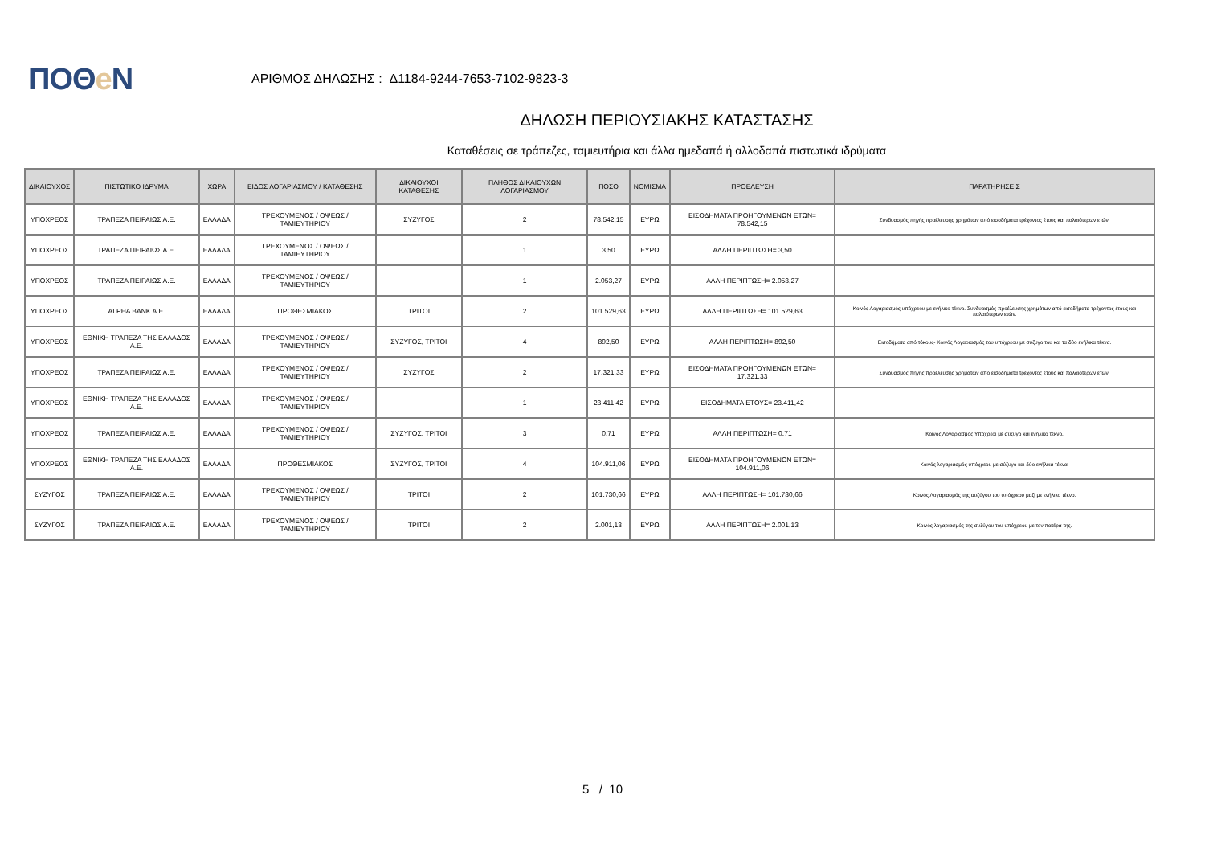ΠΟΘe Ν
ΑΡΙΘΜΟΣ ΔΗΛΩΣΗΣ : Δ1184-9244-7653-7102-9823-3
ΔΗΛΩΣΗ ΠΕΡΙΟΥΣΙΑΚΗΣ ΚΑΤΑΣΤΑΣΗΣ
Καταθέσεις σε τράπεζες, ταμιευτήρια και άλλα ημεδαπά ή αλλοδαπά πιστωτικά ιδρύματα
| ΔΙΚΑΙΟΥΧΟΣ | ΠΙΣΤΩΤΙΚΟ ΙΔΡΥΜΑ | ΧΩΡΑ | ΕΙΔΟΣ ΛΟΓΑΡΙΑΣΜΟΥ / ΚΑΤΑΘΕΣΗΣ | ΔΙΚΑΙΟΥΧΟΙ ΚΑΤΑΘΕΣΗΣ | ΠΛΗΘΟΣ ΔΙΚΑΙΟΥΧΩΝ ΛΟΓΑΡΙΑΣΜΟΥ | ΠΟΣΟ | ΝΟΜΙΣΜΑ | ΠΡΟΕΛΕΥΣΗ | ΠΑΡΑΤΗΡΗΣΕΙΣ |
| --- | --- | --- | --- | --- | --- | --- | --- | --- | --- |
| ΥΠΟΧΡΕΟΣ | ΤΡΑΠΕΖΑ ΠΕΙΡΑΙΩΣ Α.Ε. | ΕΛΛΑΔΑ | ΤΡΕΧΟΥΜΕΝΟΣ / ΟΨΕΩΣ / ΤΑΜΙΕΥΤΗΡΙΟΥ | ΣΥΖΥΓΟΣ | 2 | 78.542,15 | ΕΥΡΩ | ΕΙΣΟΔΗΜΑΤΑ ΠΡΟΗΓΟΥΜΕΝΩΝ ΕΤΩΝ= 78.542,15 | Συνδυασμός πηγής προέλευσης χρημάτων από εισοδήματα τρέχοντος έτους και παλαιότερων ετών. |
| ΥΠΟΧΡΕΟΣ | ΤΡΑΠΕΖΑ ΠΕΙΡΑΙΩΣ Α.Ε. | ΕΛΛΑΔΑ | ΤΡΕΧΟΥΜΕΝΟΣ / ΟΨΕΩΣ / ΤΑΜΙΕΥΤΗΡΙΟΥ | | 1 | 3,50 | ΕΥΡΩ | ΑΛΛΗ ΠΕΡΙΠΤΩΣΗ= 3,50 | |
| ΥΠΟΧΡΕΟΣ | ΤΡΑΠΕΖΑ ΠΕΙΡΑΙΩΣ Α.Ε. | ΕΛΛΑΔΑ | ΤΡΕΧΟΥΜΕΝΟΣ / ΟΨΕΩΣ / ΤΑΜΙΕΥΤΗΡΙΟΥ | | 1 | 2.053,27 | ΕΥΡΩ | ΑΛΛΗ ΠΕΡΙΠΤΩΣΗ= 2.053,27 | |
| ΥΠΟΧΡΕΟΣ | ALPHA BANK A.E. | ΕΛΛΑΔΑ | ΠΡΟΘΕΣΜΙΑΚΟΣ | ΤΡΙΤΟΙ | 2 | 101.529,63 | ΕΥΡΩ | ΑΛΛΗ ΠΕΡΙΠΤΩΣΗ= 101.529,63 | Κοινός Λογαριασμός υπόχρεου με ενήλικο τέκνο. Συνδυασμός προέλευσης χρημάτων από εισοδήματα τρέχοντος έτους και παλαιότερων ετών. |
| ΥΠΟΧΡΕΟΣ | ΕΘΝΙΚΗ ΤΡΑΠΕΖΑ ΤΗΣ ΕΛΛΑΔΟΣ Α.Ε. | ΕΛΛΑΔΑ | ΤΡΕΧΟΥΜΕΝΟΣ / ΟΨΕΩΣ / ΤΑΜΙΕΥΤΗΡΙΟΥ | ΣΥΖΥΓΟΣ, ΤΡΙΤΟΙ | 4 | 892,50 | ΕΥΡΩ | ΑΛΛΗ ΠΕΡΙΠΤΩΣΗ= 892,50 | Εισοδήματα από τόκους- Κοινός Λογαριασμός του υπόχρεου με σύζυγο του και τα δύο ενήλικα τέκνα. |
| ΥΠΟΧΡΕΟΣ | ΤΡΑΠΕΖΑ ΠΕΙΡΑΙΩΣ Α.Ε. | ΕΛΛΑΔΑ | ΤΡΕΧΟΥΜΕΝΟΣ / ΟΨΕΩΣ / ΤΑΜΙΕΥΤΗΡΙΟΥ | ΣΥΖΥΓΟΣ | 2 | 17.321,33 | ΕΥΡΩ | ΕΙΣΟΔΗΜΑΤΑ ΠΡΟΗΓΟΥΜΕΝΩΝ ΕΤΩΝ= 17.321,33 | Συνδυασμός πηγής προέλευσης χρημάτων από εισοδήματα τρέχοντος έτους και παλαιότερων ετών. |
| ΥΠΟΧΡΕΟΣ | ΕΘΝΙΚΗ ΤΡΑΠΕΖΑ ΤΗΣ ΕΛΛΑΔΟΣ Α.Ε. | ΕΛΛΑΔΑ | ΤΡΕΧΟΥΜΕΝΟΣ / ΟΨΕΩΣ / ΤΑΜΙΕΥΤΗΡΙΟΥ | | 1 | 23.411,42 | ΕΥΡΩ | ΕΙΣΟΔΗΜΑΤΑ ΕΤΟΥΣ= 23.411,42 | |
| ΥΠΟΧΡΕΟΣ | ΤΡΑΠΕΖΑ ΠΕΙΡΑΙΩΣ Α.Ε. | ΕΛΛΑΔΑ | ΤΡΕΧΟΥΜΕΝΟΣ / ΟΨΕΩΣ / ΤΑΜΙΕΥΤΗΡΙΟΥ | ΣΥΖΥΓΟΣ, ΤΡΙΤΟΙ | 3 | 0,71 | ΕΥΡΩ | ΑΛΛΗ ΠΕΡΙΠΤΩΣΗ= 0,71 | Κοινός Λογαριασμός Υπόχρεοι με σύζυγο και ενήλικο τέκνο. |
| ΥΠΟΧΡΕΟΣ | ΕΘΝΙΚΗ ΤΡΑΠΕΖΑ ΤΗΣ ΕΛΛΑΔΟΣ Α.Ε. | ΕΛΛΑΔΑ | ΠΡΟΘΕΣΜΙΑΚΟΣ | ΣΥΖΥΓΟΣ, ΤΡΙΤΟΙ | 4 | 104.911,06 | ΕΥΡΩ | ΕΙΣΟΔΗΜΑΤΑ ΠΡΟΗΓΟΥΜΕΝΩΝ ΕΤΩΝ= 104.911,06 | Κοινός λογαριασμός υπόχρεου με σύζυγο και δύο ενήλικα τέκνα. |
| ΣΥΖΥΓΟΣ | ΤΡΑΠΕΖΑ ΠΕΙΡΑΙΩΣ Α.Ε. | ΕΛΛΑΔΑ | ΤΡΕΧΟΥΜΕΝΟΣ / ΟΨΕΩΣ / ΤΑΜΙΕΥΤΗΡΙΟΥ | ΤΡΙΤΟΙ | 2 | 101.730,66 | ΕΥΡΩ | ΑΛΛΗ ΠΕΡΙΠΤΩΣΗ= 101.730,66 | Κοινός Λογαριασμός της συζύγου του υπόχρεου μαζί με ενήλικο τέκνο. |
| ΣΥΖΥΓΟΣ | ΤΡΑΠΕΖΑ ΠΕΙΡΑΙΩΣ Α.Ε. | ΕΛΛΑΔΑ | ΤΡΕΧΟΥΜΕΝΟΣ / ΟΨΕΩΣ / ΤΑΜΙΕΥΤΗΡΙΟΥ | ΤΡΙΤΟΙ | 2 | 2.001,13 | ΕΥΡΩ | ΑΛΛΗ ΠΕΡΙΠΤΩΣΗ= 2.001,13 | Κοινός λογαριασμός της συζύγου του υπόχρεου με τον πατέρα της. |
5 / 10